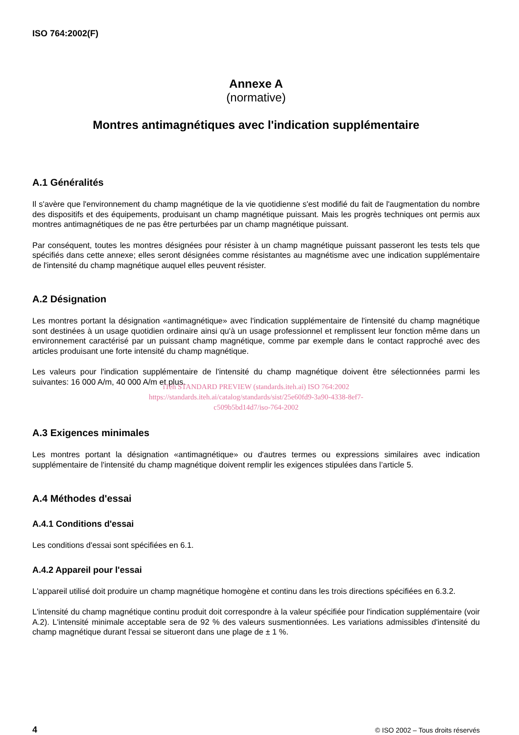ISO 764:2002(F)
Annexe A
(normative)
Montres antimagnétiques avec l'indication supplémentaire
A.1 Généralités
Il s'avère que l'environnement du champ magnétique de la vie quotidienne s'est modifié du fait de l'augmentation du nombre des dispositifs et des équipements, produisant un champ magnétique puissant. Mais les progrès techniques ont permis aux montres antimagnétiques de ne pas être perturbées par un champ magnétique puissant.
Par conséquent, toutes les montres désignées pour résister à un champ magnétique puissant passeront les tests tels que spécifiés dans cette annexe; elles seront désignées comme résistantes au magnétisme avec une indication supplémentaire de l'intensité du champ magnétique auquel elles peuvent résister.
A.2 Désignation
Les montres portant la désignation «antimagnétique» avec l'indication supplémentaire de l'intensité du champ magnétique sont destinées à un usage quotidien ordinaire ainsi qu'à un usage professionnel et remplissent leur fonction même dans un environnement caractérisé par un puissant champ magnétique, comme par exemple dans le contact rapproché avec des articles produisant une forte intensité du champ magnétique.
Les valeurs pour l'indication supplémentaire de l'intensité du champ magnétique doivent être sélectionnées parmi les suivantes: 16 000 A/m, 40 000 A/m et plus.
iTeh STANDARD PREVIEW (standards.iteh.ai) ISO 764:2002
https://standards.iteh.ai/catalog/standards/sist/25e60fd9-3a90-4338-8ef7-
c509b5bd14d7/iso-764-2002
A.3 Exigences minimales
Les montres portant la désignation «antimagnétique» ou d'autres termes ou expressions similaires avec indication supplémentaire de l'intensité du champ magnétique doivent remplir les exigences stipulées dans l’article 5.
A.4 Méthodes d'essai
A.4.1 Conditions d'essai
Les conditions d'essai sont spécifiées en 6.1.
A.4.2 Appareil pour l'essai
L'appareil utilisé doit produire un champ magnétique homogène et continu dans les trois directions spécifiées en 6.3.2.
L'intensité du champ magnétique continu produit doit correspondre à la valeur spécifiée pour l'indication supplémentaire (voir A.2). L'intensité minimale acceptable sera de 92 % des valeurs susmentionnées. Les variations admissibles d'intensité du champ magnétique durant l'essai se situeront dans une plage de ± 1 %.
4 © ISO 2002 – Tous droits réservés